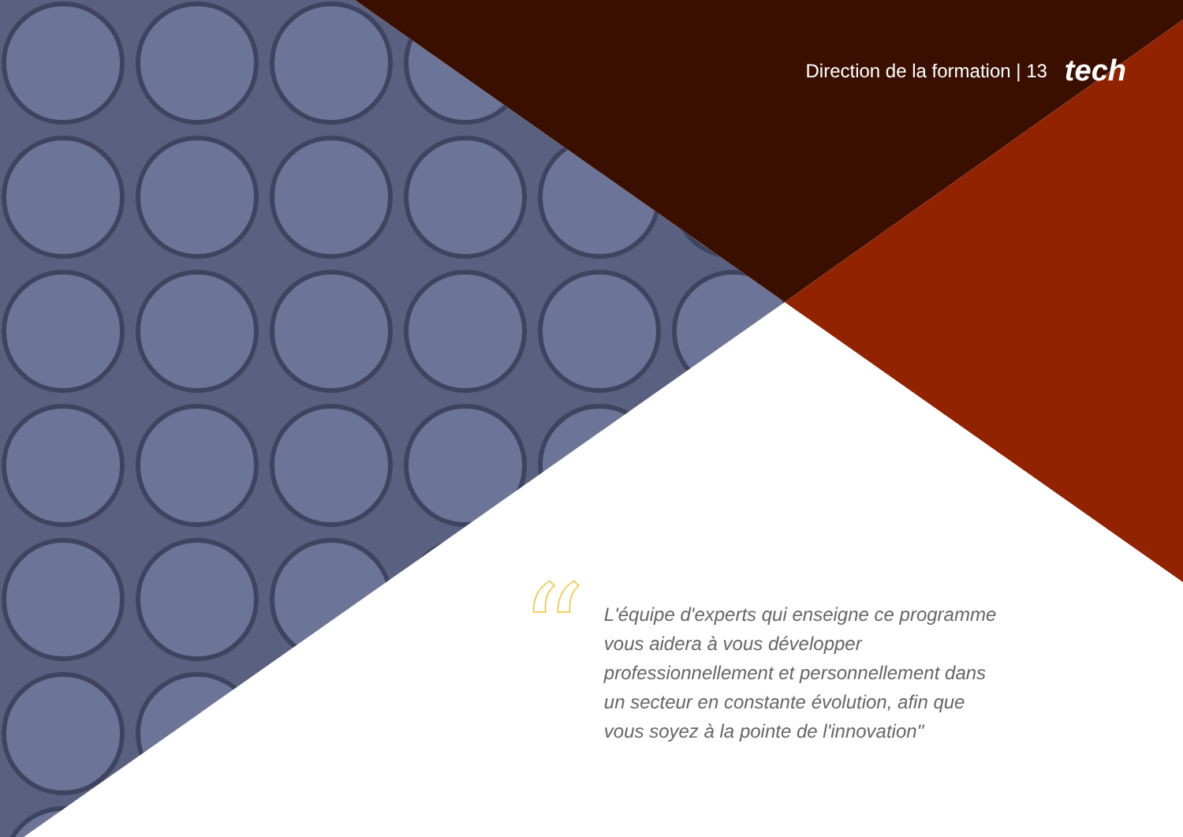Direction de la formation | 13 tech
“
L'équipe d'experts qui enseigne ce programme vous aidera à vous développer professionnellement et personnellement dans un secteur en constante évolution, afin que vous soyez à la pointe de l'innovation"